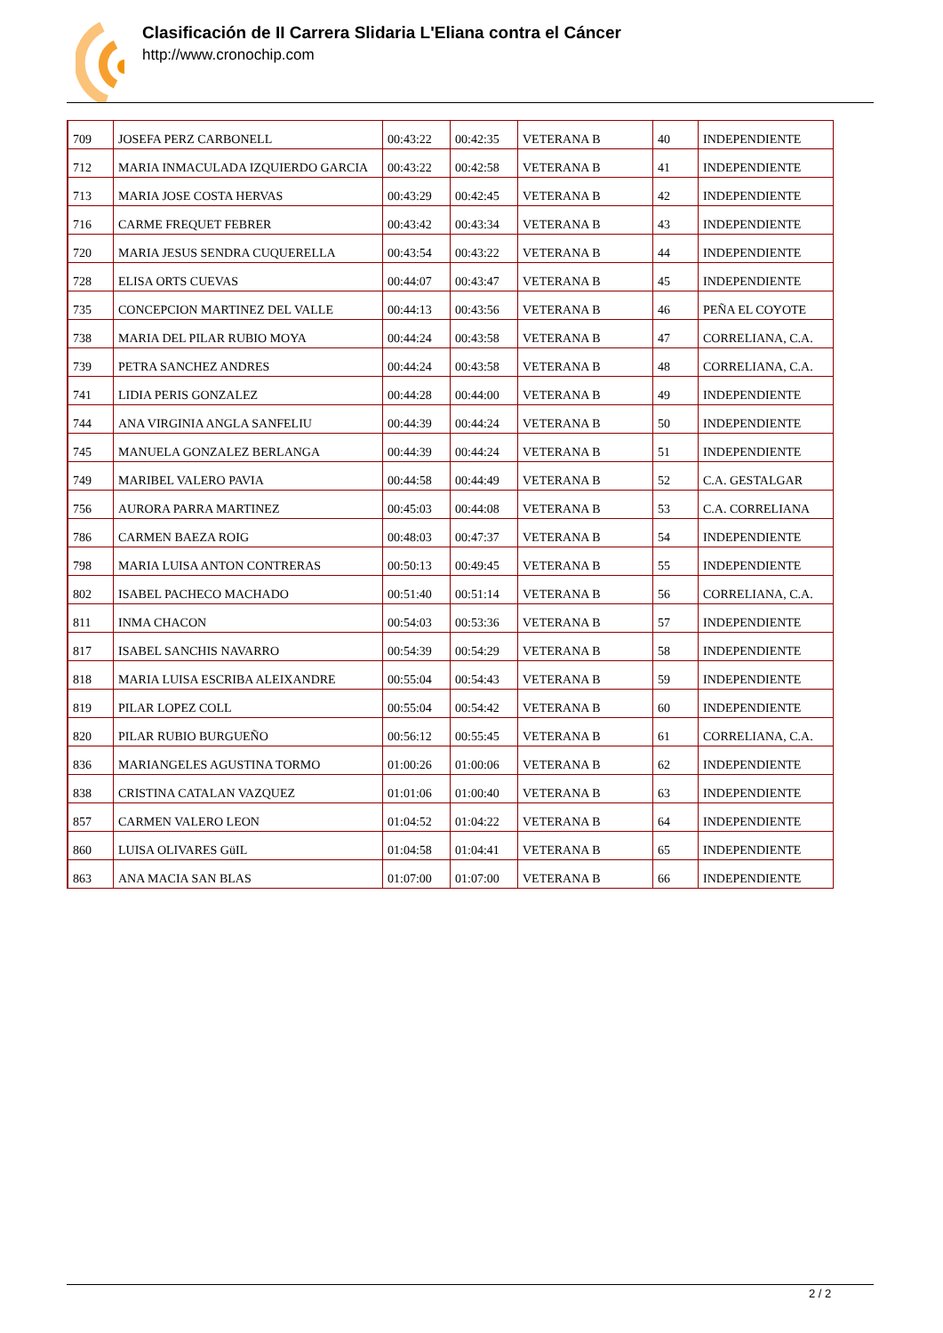Clasificación de II Carrera Slidaria L'Eliana contra el Cáncer
http://www.cronochip.com
| 709 | JOSEFA PERZ CARBONELL | 00:43:22 | 00:42:35 | VETERANA B | 40 | INDEPENDIENTE |
| 712 | MARIA INMACULADA IZQUIERDO GARCIA | 00:43:22 | 00:42:58 | VETERANA B | 41 | INDEPENDIENTE |
| 713 | MARIA JOSE COSTA HERVAS | 00:43:29 | 00:42:45 | VETERANA B | 42 | INDEPENDIENTE |
| 716 | CARME FREQUET FEBRER | 00:43:42 | 00:43:34 | VETERANA B | 43 | INDEPENDIENTE |
| 720 | MARIA JESUS SENDRA CUQUERELLA | 00:43:54 | 00:43:22 | VETERANA B | 44 | INDEPENDIENTE |
| 728 | ELISA ORTS CUEVAS | 00:44:07 | 00:43:47 | VETERANA B | 45 | INDEPENDIENTE |
| 735 | CONCEPCION MARTINEZ DEL VALLE | 00:44:13 | 00:43:56 | VETERANA B | 46 | PEÑA EL COYOTE |
| 738 | MARIA DEL PILAR RUBIO MOYA | 00:44:24 | 00:43:58 | VETERANA B | 47 | CORRELIANA, C.A. |
| 739 | PETRA SANCHEZ ANDRES | 00:44:24 | 00:43:58 | VETERANA B | 48 | CORRELIANA, C.A. |
| 741 | LIDIA PERIS GONZALEZ | 00:44:28 | 00:44:00 | VETERANA B | 49 | INDEPENDIENTE |
| 744 | ANA VIRGINIA ANGLA SANFELIU | 00:44:39 | 00:44:24 | VETERANA B | 50 | INDEPENDIENTE |
| 745 | MANUELA GONZALEZ BERLANGA | 00:44:39 | 00:44:24 | VETERANA B | 51 | INDEPENDIENTE |
| 749 | MARIBEL VALERO PAVIA | 00:44:58 | 00:44:49 | VETERANA B | 52 | C.A. GESTALGAR |
| 756 | AURORA PARRA MARTINEZ | 00:45:03 | 00:44:08 | VETERANA B | 53 | C.A. CORRELIANA |
| 786 | CARMEN BAEZA ROIG | 00:48:03 | 00:47:37 | VETERANA B | 54 | INDEPENDIENTE |
| 798 | MARIA LUISA ANTON CONTRERAS | 00:50:13 | 00:49:45 | VETERANA B | 55 | INDEPENDIENTE |
| 802 | ISABEL PACHECO MACHADO | 00:51:40 | 00:51:14 | VETERANA B | 56 | CORRELIANA, C.A. |
| 811 | INMA CHACON | 00:54:03 | 00:53:36 | VETERANA B | 57 | INDEPENDIENTE |
| 817 | ISABEL SANCHIS NAVARRO | 00:54:39 | 00:54:29 | VETERANA B | 58 | INDEPENDIENTE |
| 818 | MARIA LUISA ESCRIBA ALEIXANDRE | 00:55:04 | 00:54:43 | VETERANA B | 59 | INDEPENDIENTE |
| 819 | PILAR LOPEZ COLL | 00:55:04 | 00:54:42 | VETERANA B | 60 | INDEPENDIENTE |
| 820 | PILAR RUBIO BURGUEÑO | 00:56:12 | 00:55:45 | VETERANA B | 61 | CORRELIANA, C.A. |
| 836 | MARIANGELES AGUSTINA TORMO | 01:00:26 | 01:00:06 | VETERANA B | 62 | INDEPENDIENTE |
| 838 | CRISTINA CATALAN VAZQUEZ | 01:01:06 | 01:00:40 | VETERANA B | 63 | INDEPENDIENTE |
| 857 | CARMEN VALERO LEON | 01:04:52 | 01:04:22 | VETERANA B | 64 | INDEPENDIENTE |
| 860 | LUISA OLIVARES GüIL | 01:04:58 | 01:04:41 | VETERANA B | 65 | INDEPENDIENTE |
| 863 | ANA MACIA SAN BLAS | 01:07:00 | 01:07:00 | VETERANA B | 66 | INDEPENDIENTE |
2 / 2